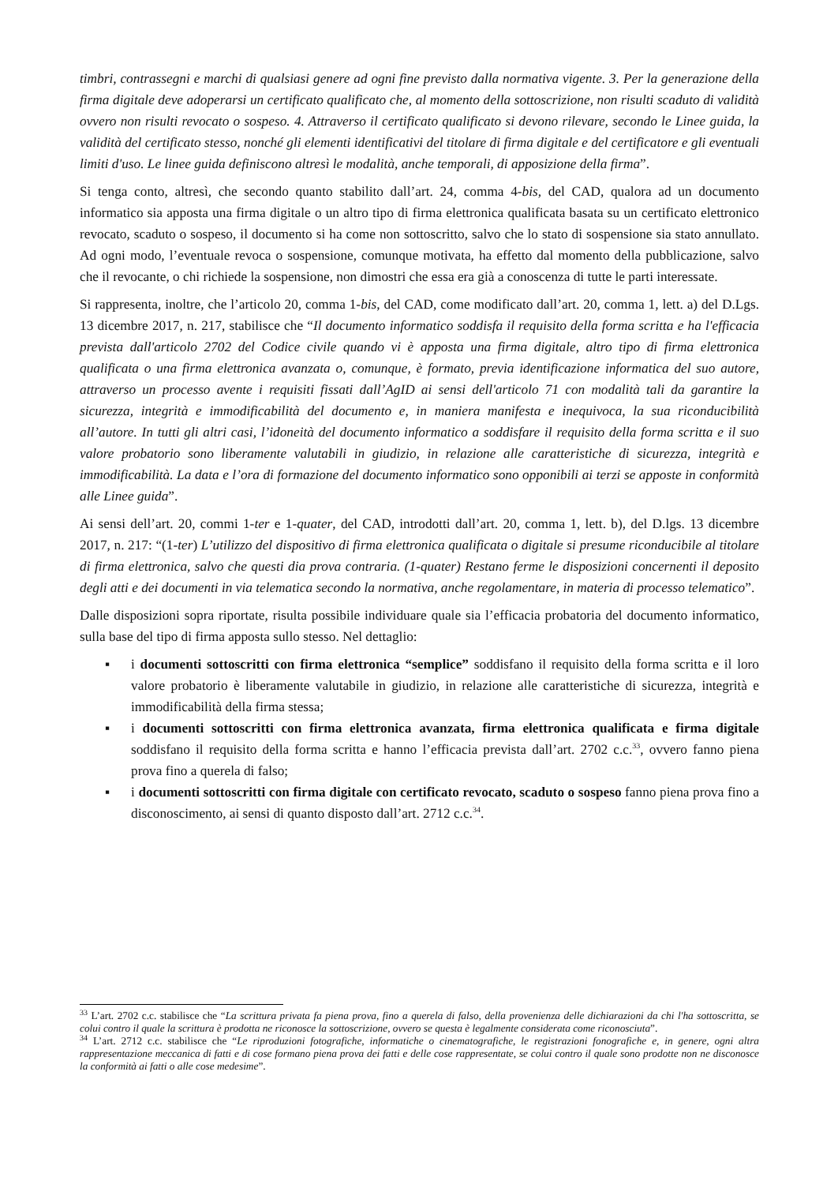timbri, contrassegni e marchi di qualsiasi genere ad ogni fine previsto dalla normativa vigente. 3. Per la generazione della firma digitale deve adoperarsi un certificato qualificato che, al momento della sottoscrizione, non risulti scaduto di validità ovvero non risulti revocato o sospeso. 4. Attraverso il certificato qualificato si devono rilevare, secondo le Linee guida, la validità del certificato stesso, nonché gli elementi identificativi del titolare di firma digitale e del certificatore e gli eventuali limiti d'uso. Le linee guida definiscono altresì le modalità, anche temporali, di apposizione della firma”.
Si tenga conto, altresì, che secondo quanto stabilito dall’art. 24, comma 4-bis, del CAD, qualora ad un documento informatico sia apposta una firma digitale o un altro tipo di firma elettronica qualificata basata su un certificato elettronico revocato, scaduto o sospeso, il documento si ha come non sottoscritto, salvo che lo stato di sospensione sia stato annullato. Ad ogni modo, l’eventuale revoca o sospensione, comunque motivata, ha effetto dal momento della pubblicazione, salvo che il revocante, o chi richiede la sospensione, non dimostri che essa era già a conoscenza di tutte le parti interessate.
Si rappresenta, inoltre, che l’articolo 20, comma 1-bis, del CAD, come modificato dall’art. 20, comma 1, lett. a) del D.Lgs. 13 dicembre 2017, n. 217, stabilisce che “Il documento informatico soddisfa il requisito della forma scritta e ha l'efficacia prevista dall'articolo 2702 del Codice civile quando vi è apposta una firma digitale, altro tipo di firma elettronica qualificata o una firma elettronica avanzata o, comunque, è formato, previa identificazione informatica del suo autore, attraverso un processo avente i requisiti fissati dall’AgID ai sensi dell'articolo 71 con modalità tali da garantire la sicurezza, integrità e immodificabilità del documento e, in maniera manifesta e inequivoca, la sua riconducibilità all’autore. In tutti gli altri casi, l’idoneità del documento informatico a soddisfare il requisito della forma scritta e il suo valore probatorio sono liberamente valutabili in giudizio, in relazione alle caratteristiche di sicurezza, integrità e immodificabilità. La data e l’ora di formazione del documento informatico sono opponibili ai terzi se apposte in conformità alle Linee guida”.
Ai sensi dell’art. 20, commi 1-ter e 1-quater, del CAD, introdotti dall’art. 20, comma 1, lett. b), del D.lgs. 13 dicembre 2017, n. 217: “(1-ter) L’utilizzo del dispositivo di firma elettronica qualificata o digitale si presume riconducibile al titolare di firma elettronica, salvo che questi dia prova contraria. (1-quater) Restano ferme le disposizioni concernenti il deposito degli atti e dei documenti in via telematica secondo la normativa, anche regolamentare, in materia di processo telematico”.
Dalle disposizioni sopra riportate, risulta possibile individuare quale sia l’efficacia probatoria del documento informatico, sulla base del tipo di firma apposta sullo stesso. Nel dettaglio:
▪ i documenti sottoscritti con firma elettronica “semplice” soddisfano il requisito della forma scritta e il loro valore probatorio è liberamente valutabile in giudizio, in relazione alle caratteristiche di sicurezza, integrità e immodificabilità della firma stessa;
▪ i documenti sottoscritti con firma elettronica avanzata, firma elettronica qualificata e firma digitale soddisfano il requisito della forma scritta e hanno l’efficacia prevista dall’art. 2702 c.c.<sup>33</sup>, ovvero fanno piena prova fino a querela di falso;
▪ i documenti sottoscritti con firma digitale con certificato revocato, scaduto o sospeso fanno piena prova fino a disconoscimento, ai sensi di quanto disposto dall’art. 2712 c.c.<sup>34</sup>.
<sup>33</sup> L’art. 2702 c.c. stabilisce che “La scrittura privata fa piena prova, fino a querela di falso, della provenienza delle dichiarazioni da chi l'ha sottoscritta, se colui contro il quale la scrittura è prodotta ne riconosce la sottoscrizione, ovvero se questa è legalmente considerata come riconosciuta”.
<sup>34</sup> L’art. 2712 c.c. stabilisce che “Le riproduzioni fotografiche, informatiche o cinematografiche, le registrazioni fonografiche e, in genere, ogni altra rappresentazione meccanica di fatti e di cose formano piena prova dei fatti e delle cose rappresentate, se colui contro il quale sono prodotte non ne disconosce la conformità ai fatti o alle cose medesime”.